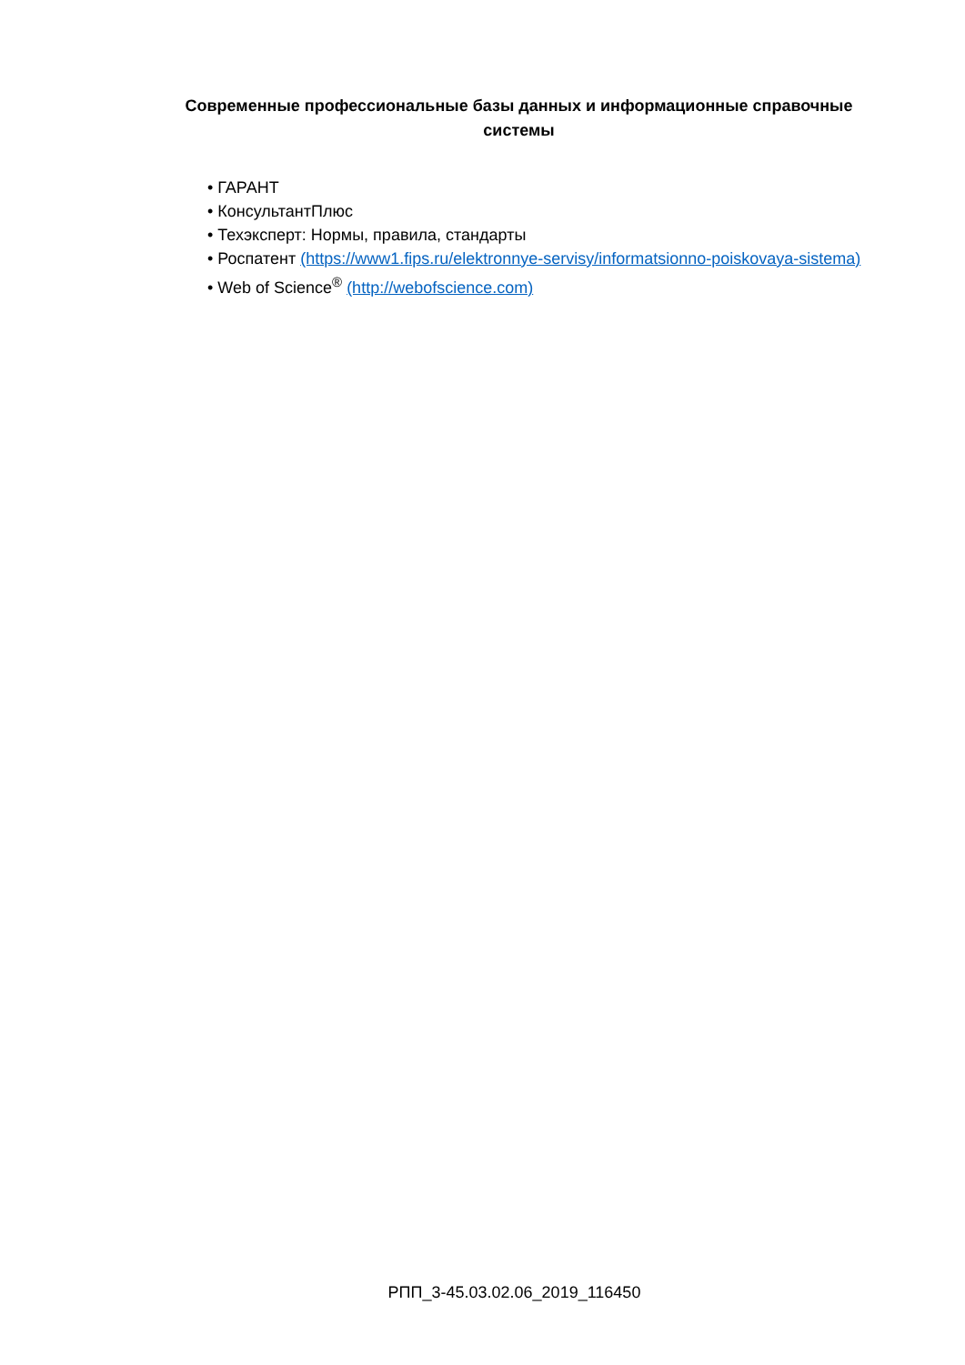Современные профессиональные базы данных и информационные справочные системы
• ГАРАНТ
• КонсультантПлюс
• Техэксперт: Нормы, правила, стандарты
• Роспатент (https://www1.fips.ru/elektronnye-servisy/informatsionno-poiskovaya-sistema)
• Web of Science<sup>®</sup> (http://webofscience.com)
РПП_3-45.03.02.06_2019_116450